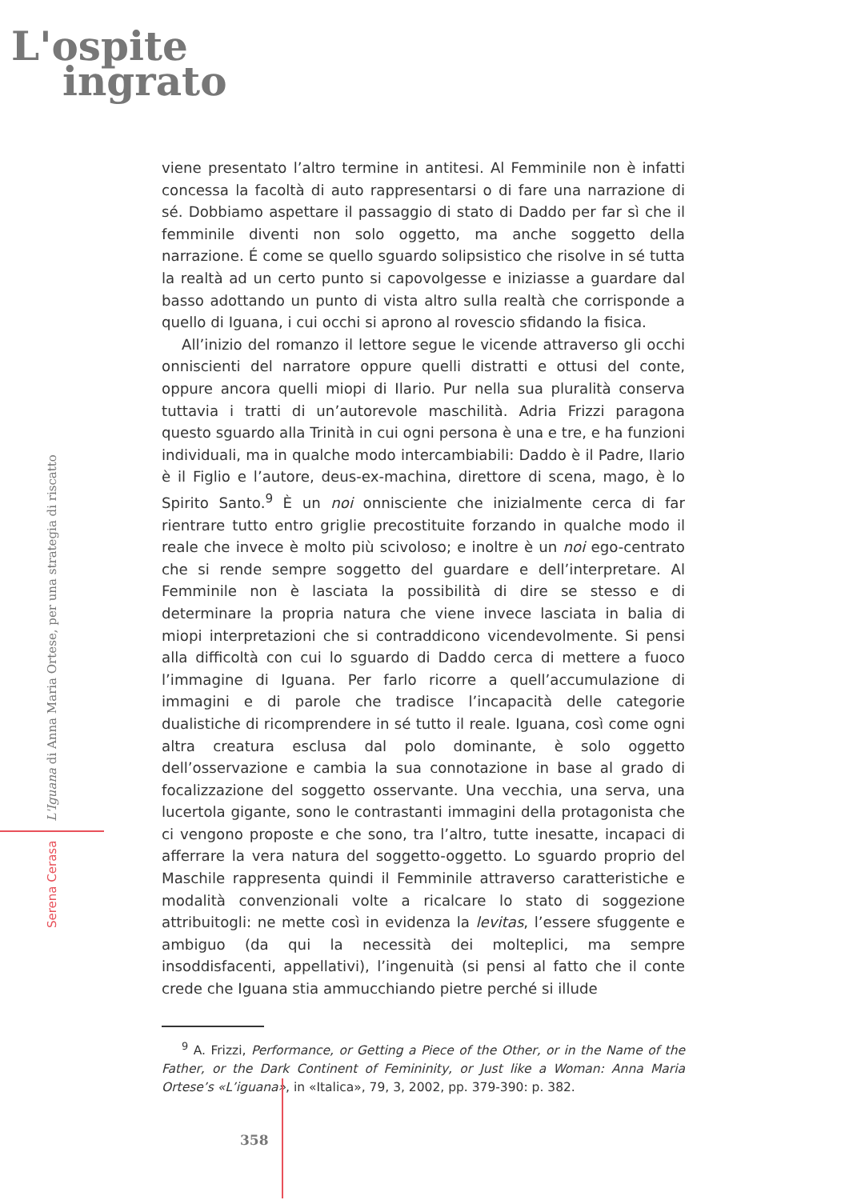L'ospite
ingrato
Serena Cerasa L'Iguana di Anna Maria Ortese, per una strategia di riscatto
viene presentato l’altro termine in antitesi. Al Femminile non è infatti concessa la facoltà di auto rappresentarsi o di fare una narrazione di sé. Dobbiamo aspettare il passaggio di stato di Daddo per far sì che il femminile diventi non solo oggetto, ma anche soggetto della narrazione. É come se quello sguardo solipsistico che risolve in sé tutta la realtà ad un certo punto si capovolgesse e iniziasse a guardare dal basso adottando un punto di vista altro sulla realtà che corrisponde a quello di Iguana, i cui occhi si aprono al rovescio sfidando la fisica.
All’inizio del romanzo il lettore segue le vicende attraverso gli occhi onniscienti del narratore oppure quelli distratti e ottusi del conte, oppure ancora quelli miopi di Ilario. Pur nella sua pluralità conserva tuttavia i tratti di un’autorevole maschilità. Adria Frizzi paragona questo sguardo alla Trinità in cui ogni persona è una e tre, e ha funzioni individuali, ma in qualche modo intercambiabili: Daddo è il Padre, Ilario è il Figlio e l’autore, deus-ex-machina, direttore di scena, mago, è lo Spirito Santo.<sup>9</sup> È un noi onnisciente che inizialmente cerca di far rientrare tutto entro griglie precostituite forzando in qualche modo il reale che invece è molto più scivoloso; e inoltre è un noi ego-centrato che si rende sempre soggetto del guardare e dell’interpretare. Al Femminile non è lasciata la possibilità di dire se stesso e di determinare la propria natura che viene invece lasciata in balia di miopi interpretazioni che si contraddicono vicendevolmente. Si pensi alla difficoltà con cui lo sguardo di Daddo cerca di mettere a fuoco l’immagine di Iguana. Per farlo ricorre a quell’accumulazione di immagini e di parole che tradisce l’incapacità delle categorie dualistiche di ricomprendere in sé tutto il reale. Iguana, così come ogni altra creatura esclusa dal polo dominante, è solo oggetto dell’osservazione e cambia la sua connotazione in base al grado di focalizzazione del soggetto osservante. Una vecchia, una serva, una lucertola gigante, sono le contrastanti immagini della protagonista che ci vengono proposte e che sono, tra l’altro, tutte inesatte, incapaci di afferrare la vera natura del soggetto-oggetto. Lo sguardo proprio del Maschile rappresenta quindi il Femminile attraverso caratteristiche e modalità convenzionali volte a ricalcare lo stato di soggezione attribuitogli: ne mette così in evidenza la levitas, l’essere sfuggente e ambiguo (da qui la necessità dei molteplici, ma sempre insoddisfacenti, appellativi), l’ingenuità (si pensi al fatto che il conte crede che Iguana stia ammucchiando pietre perché si illude
<sup>9</sup> A. Frizzi, Performance, or Getting a Piece of the Other, or in the Name of the Father, or the Dark Continent of Femininity, or Just like a Woman: Anna Maria Ortese’s «L’iguana», in «Italica», 79, 3, 2002, pp. 379-390: p. 382.
358